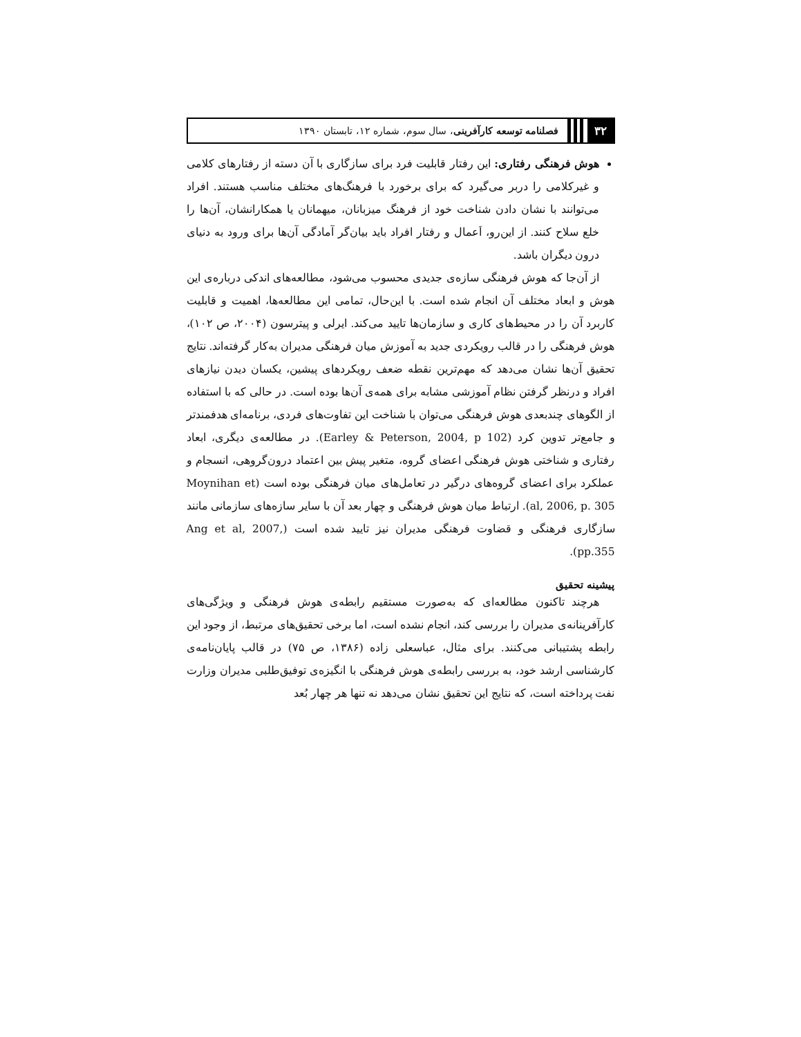۳۲ فصلنامه توسعه کارآفرینی، سال سوم، شماره ۱۲، تابستان ۱۳۹۰
هوش فرهنگی رفتاری: این رفتار قابلیت فرد برای سازگاری با آن دسته از رفتارهای کلامی و غیرکلامی را دربر می‌گیرد که برای برخورد با فرهنگ‌های مختلف مناسب هستند. افراد می‌توانند با نشان دادن شناخت خود از فرهنگ میزبانان، میهمانان یا همکارانشان، آن‌ها را خلع سلاح کنند. از این‌رو، اَعمال و رفتار افراد باید بیان‌گر آمادگی آن‌ها برای ورود به دنیای درون دیگران باشد.
از آن‌جا که هوش فرهنگی سازه‌ی جدیدی محسوب می‌شود، مطالعه‌های اندکی درباره‌ی این هوش و ابعاد مختلف آن انجام شده است. با این‌حال، تمامی این مطالعه‌ها، اهمیت و قابلیت کاربرد آن را در محیط‌های کاری و سازمان‌ها تایید می‌کند. ایرلی و پیترسون (۲۰۰۴، ص ۱۰۲)، هوش فرهنگی را در قالب رویکردی جدید به آموزش میان فرهنگی مدیران به‌کار گرفته‌اند. نتایج تحقیق آن‌ها نشان می‌دهد که مهم‌ترین نقطه ضعف رویکردهای پیشین، یکسان دیدن نیازهای افراد و درنظر گرفتن نظام آموزشی مشابه برای همه‌ی آن‌ها بوده است. در حالی که با استفاده از الگوهای چندبعدی هوش فرهنگی می‌توان با شناخت این تفاوت‌های فردی، برنامه‌ای هدفمندتر و جامع‌تر تدوین کرد (Earley & Peterson, 2004, p 102). در مطالعه‌ی دیگری، ابعاد رفتاری و شناختی هوش فرهنگی اعضای گروه، متغیر پیش بین اعتماد درون‌گروهی، انسجام و عملکرد برای اعضای گروه‌های درگیر در تعامل‌های میان فرهنگی بوده است (Moynihan et al, 2006, p. 305). ارتباط میان هوش فرهنگی و چهار بعد آن با سایر سازه‌های سازمانی مانند سازگاری فرهنگی و قضاوت فرهنگی مدیران نیز تایید شده است (Ang et al, 2007, pp.355).
پیشینه تحقیق
هرچند تاکنون مطالعه‌ای که به‌صورت مستقیم رابطه‌ی هوش فرهنگی و ویژگی‌های کارآفرینانه‌ی مدیران را بررسی کند، انجام نشده است، اما برخی تحقیق‌های مرتبط، از وجود این رابطه پشتیبانی می‌کنند. برای مثال، عباسعلی زاده (۱۳۸۶، ص ۷۵) در قالب پایان‌نامه‌ی کارشناسی ارشد خود، به بررسی رابطه‌ی هوش فرهنگی با انگیزه‌ی توفیق‌طلبی مدیران وزارت نفت پرداخته است، که نتایج این تحقیق نشان می‌دهد نه تنها هر چهار بُعد